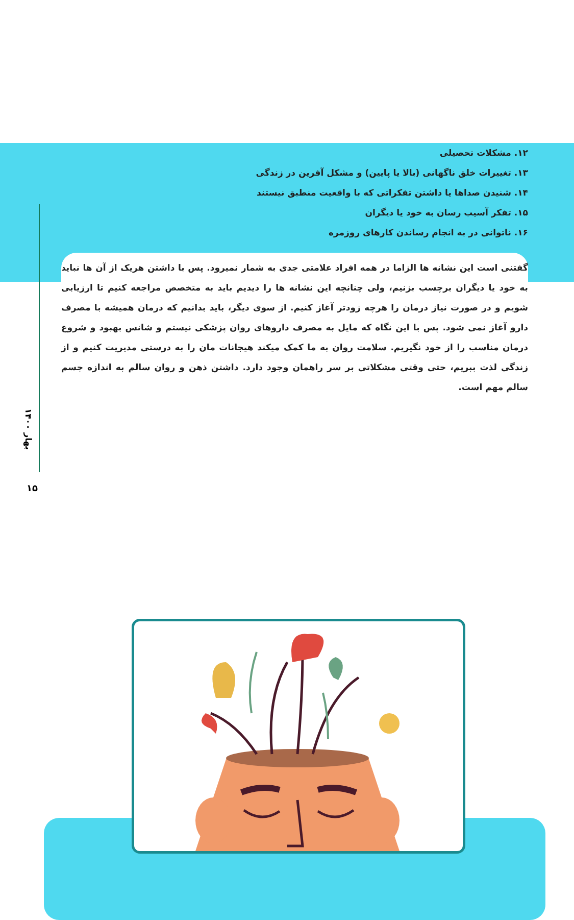بهار ۱۴۰۰
۱۵
۱۲. مشکلات تحصیلی
۱۳. تغییرات خلق ناگهانی (بالا یا پایین) و مشکل آفرین در زندگی
۱۴. شنیدن صداها یا داشتن تفکراتی که با واقعیت منطبق نیستند
۱۵. تفکر آسیب رسان به خود یا دیگران
۱۶. ناتوانی در به انجام رساندن کارهای روزمره
گفتنی است این نشانه ها الزاما در همه افراد علامتی جدی به شمار نمیرود. پس با داشتن هریک از آن ها نباید به خود یا دیگران برچسب بزنیم، ولی چنانچه این نشانه ها را دیدیم باید به متخصص مراجعه کنیم تا ارزیابی شویم و در صورت نیاز درمان را هرچه زودتر آغاز کنیم. از سوی دیگر، باید بدانیم که درمان همیشه با مصرف دارو آغاز نمی شود. پس با این نگاه که مایل به مصرف داروهای روان پزشکی نیستم و شانس بهبود و شروع درمان مناسب را از خود نگیریم. سلامت روان به ما کمک میکند هیجانات مان را به درستی مدیریت کنیم و از زندگی لذت ببریم، حتی وقتی مشکلاتی بر سر راهمان وجود دارد. داشتن ذهن و روان سالم به اندازه جسم سالم مهم است.